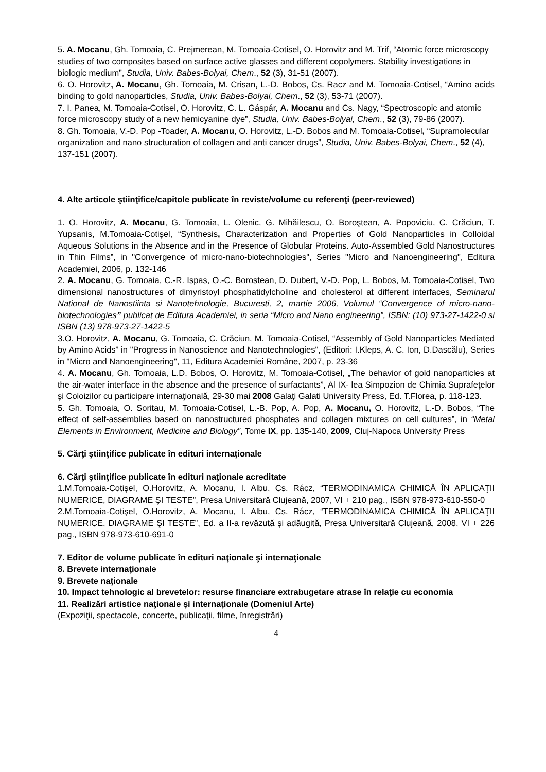5. A. Mocanu, Gh. Tomoaia, C. Prejmerean, M. Tomoaia-Cotisel, O. Horovitz and M. Trif, “Atomic force microscopy studies of two composites based on surface active glasses and different copolymers. Stability investigations in biologic medium”, Studia, Univ. Babes-Bolyai, Chem., 52 (3), 31-51 (2007).
6. O. Horovitz, A. Mocanu, Gh. Tomoaia, M. Crisan, L.-D. Bobos, Cs. Racz and M. Tomoaia-Cotisel, “Amino acids binding to gold nanoparticles, Studia, Univ. Babes-Bolyai, Chem., 52 (3), 53-71 (2007).
7. I. Panea, M. Tomoaia-Cotisel, O. Horovitz, C. L. Gáspár, A. Mocanu and Cs. Nagy, “Spectroscopic and atomic force microscopy study of a new hemicyanine dye”, Studia, Univ. Babes-Bolyai, Chem., 52 (3), 79-86 (2007).
8. Gh. Tomoaia, V.-D. Pop -Toader, A. Mocanu, O. Horovitz, L.-D. Bobos and M. Tomoaia-Cotisel, “Supramolecular organization and nano structuration of collagen and anti cancer drugs”, Studia, Univ. Babes-Bolyai, Chem., 52 (4), 137-151 (2007).
4. Alte articole ştiinţifice/capitole publicate în reviste/volume cu referenţi (peer-reviewed)
1. O. Horovitz, A. Mocanu, G. Tomoaia, L. Olenic, G. Mihăilescu, O. Boroştean, A. Popoviciu, C. Crăciun, T. Yupsanis, M.Tomoaia-Cotişel, “Synthesis, Characterization and Properties of Gold Nanoparticles in Colloidal Aqueous Solutions in the Absence and in the Presence of Globular Proteins. Auto-Assembled Gold Nanostructures in Thin Films”, in "Convergence of micro-nano-biotechnologies", Series "Micro and Nanoengineering", Editura Academiei, 2006, p. 132-146
2. A. Mocanu, G. Tomoaia, C.-R. Ispas, O.-C. Borostean, D. Dubert, V.-D. Pop, L. Bobos, M. Tomoaia-Cotisel, Two dimensional nanostructures of dimyristoyl phosphatidylcholine and cholesterol at different interfaces, Seminarul National de Nanostiinta si Nanotehnologie, Bucuresti, 2, martie 2006, Volumul “Convergence of micro-nano-biotechnologies” publicat de Editura Academiei, in seria “Micro and Nano engineering”, ISBN: (10) 973-27-1422-0 si ISBN (13) 978-973-27-1422-5
3.O. Horovitz, A. Mocanu, G. Tomoaia, C. Crăciun, M. Tomoaia-Cotisel, “Assembly of Gold Nanoparticles Mediated by Amino Acids” in "Progress in Nanoscience and Nanotechnologies", (Editori: I.Kleps, A. C. Ion, D.Dascălu), Series in "Micro and Nanoengineering", 11, Editura Academiei Române, 2007, p. 23-36
4. A. Mocanu, Gh. Tomoaia, L.D. Bobos, O. Horovitz, M. Tomoaia-Cotisel, „The behavior of gold nanoparticles at the air-water interface in the absence and the presence of surfactants”, Al IX- lea Simpozion de Chimia Suprafeţelor şi Coloizilor cu participare internaţională, 29-30 mai 2008 Galaţi Galati University Press, Ed. T.Florea, p. 118-123.
5. Gh. Tomoaia, O. Soritau, M. Tomoaia-Cotisel, L.-B. Pop, A. Pop, A. Mocanu, O. Horovitz, L.-D. Bobos, “The effect of self-assemblies based on nanostructured phosphates and collagen mixtures on cell cultures”, in “Metal Elements in Environment, Medicine and Biology”, Tome IX, pp. 135-140, 2009, Cluj-Napoca University Press
5. Cărţi ştiinţifice publicate în edituri internaţionale
6. Cărţi ştiinţifice publicate în edituri naţionale acreditate
1.M.Tomoaia-Cotişel, O.Horovitz, A. Mocanu, I. Albu, Cs. Rácz, “TERMODINAMICA CHIMICĂ ÎN APLICAŢII NUMERICE, DIAGRAME ŞI TESTE”, Presa Universitară Clujeană, 2007, VI + 210 pag., ISBN 978-973-610-550-0
2.M.Tomoaia-Cotişel, O.Horovitz, A. Mocanu, I. Albu, Cs. Rácz, “TERMODINAMICA CHIMICĂ ÎN APLICAŢII NUMERICE, DIAGRAME ŞI TESTE”, Ed. a II-a revăzută şi adăugită, Presa Universitară Clujeană, 2008, VI + 226 pag., ISBN 978-973-610-691-0
7. Editor de volume publicate în edituri naţionale şi internaţionale
8. Brevete internaţionale
9. Brevete naţionale
10. Impact tehnologic al brevetelor: resurse financiare extrabugetare atrase în relaţie cu economia
11. Realizări artistice naţionale şi internaţionale (Domeniul Arte)
(Expoziţii, spectacole, concerte, publicaţii, filme, înregistrări)
4